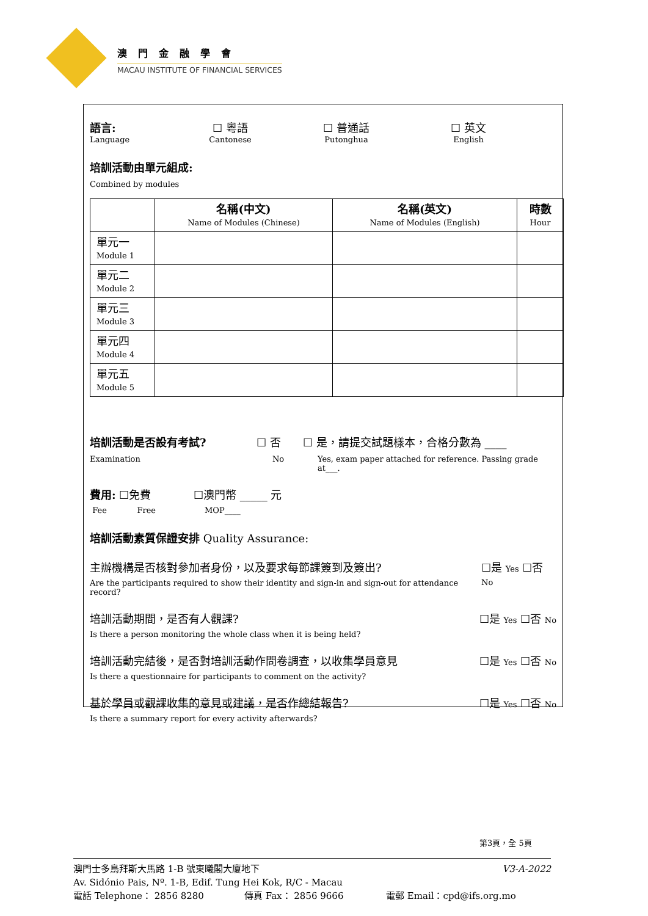澳門金融學會
MACAU INSTITUTE OF FINANCIAL SERVICES
語言:
Language
☐ 粵語
Cantonese
☐ 普通話
Putonghua
☐ 英文
English
培訓活動由單元組成:
Combined by modules
| | 名稱(中文) Name of Modules (Chinese) | 名稱(英文) Name of Modules (English) | 時數 Hour |
| --- | --- | --- | --- |
| 單元一 Module 1 | | | |
| 單元二 Module 2 | | | |
| 單元三 Module 3 | | | |
| 單元四 Module 4 | | | |
| 單元五 Module 5 | | | |
培訓活動是否設有考試?
Examination
☐ 否
No
☐ 是，請提交試題樣本，合格分數為 ____
Yes, exam paper attached for reference. Passing grade at___.
費用: ☐免費
Fee Free
☐澳門幣 _____ 元
MOP____
培訓活動素質保證安排 Quality Assurance:
主辦機構是否核對參加者身份，以及要求每節課簽到及簽出?
Are the participants required to show their identity and sign-in and sign-out for attendance record?
☐是 Yes ☐否 No
培訓活動期間，是否有人觀課?
Is there a person monitoring the whole class when it is being held?
☐是 Yes ☐否 No
培訓活動完結後，是否對培訓活動作問卷調查，以收集學員意見
Is there a questionnaire for participants to comment on the activity?
☐是 Yes ☐否 No
基於學員或觀課收集的意見或建議，是否作總結報告?
Is there a summary report for every activity afterwards?
☐是 Yes ☐否 No
第3頁，全 5頁
澳門士多鳥拜斯大馬路 1-B 號東曦閣大廈地下 V3-A-2022
Av. Sidónio Pais, Nº. 1-B, Edif. Tung Hei Kok, R/C - Macau
電話 Telephone： 2856 8280 傳真 Fax： 2856 9666 電郵 Email：cpd@ifs.org.mo